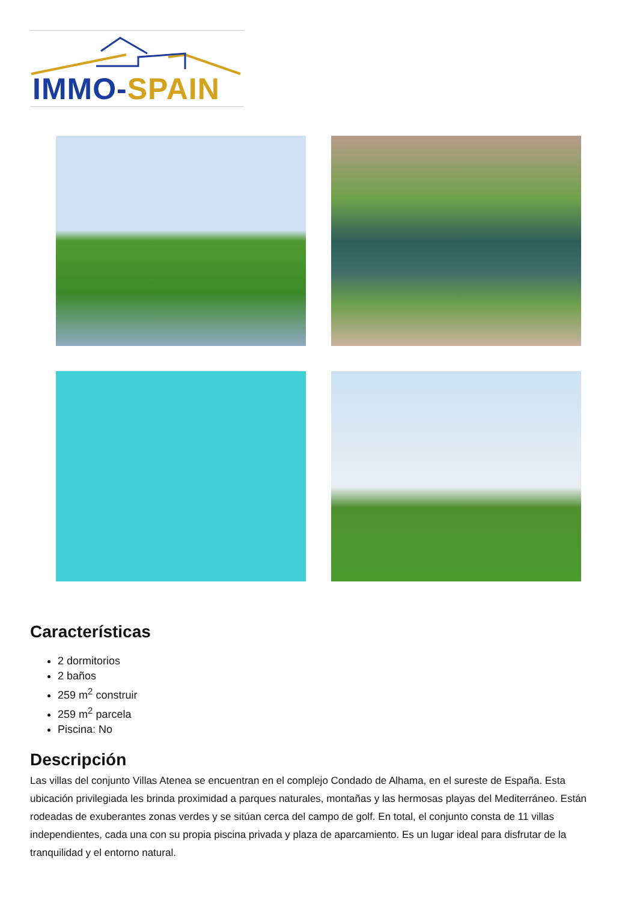IMMO-SPAIN
Características
2 dormitorios
2 baños
259 m<sup>2</sup> construir
259 m<sup>2</sup> parcela
Piscina: No
Descripción
Las villas del conjunto Villas Atenea se encuentran en el complejo Condado de Alhama, en el sureste de España. Esta ubicación privilegiada les brinda proximidad a parques naturales, montañas y las hermosas playas del Mediterráneo. Están rodeadas de exuberantes zonas verdes y se sitúan cerca del campo de golf. En total, el conjunto consta de 11 villas independientes, cada una con su propia piscina privada y plaza de aparcamiento. Es un lugar ideal para disfrutar de la tranquilidad y el entorno natural.